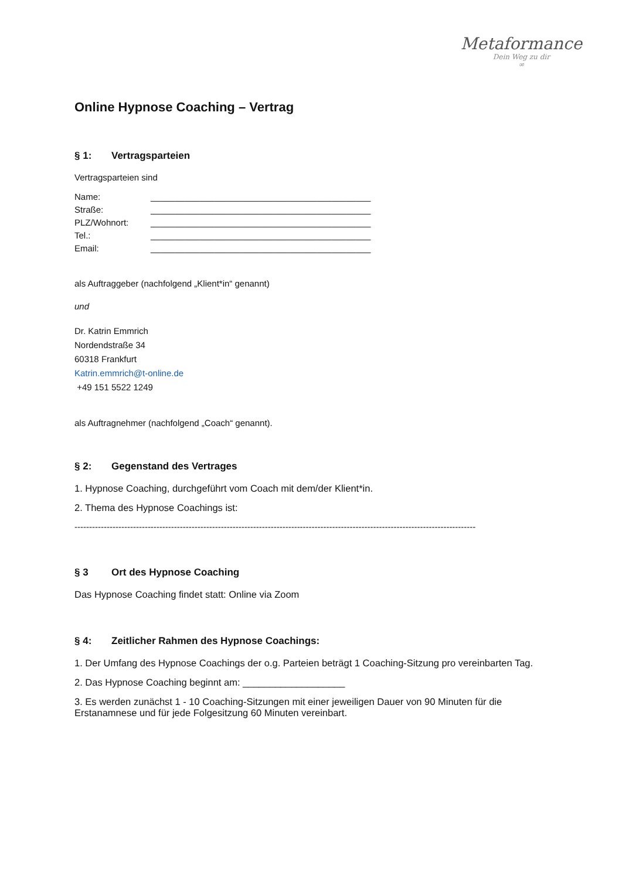Metaformance
Dein Weg zu dir
∞
Online Hypnose Coaching – Vertrag
§ 1: Vertragsparteien
Vertragsparteien sind
Name: _____________________________________________
Straße: _____________________________________________
PLZ/Wohnort: _____________________________________________
Tel.: _____________________________________________
Email: _____________________________________________
als Auftraggeber (nachfolgend „Klient*in“ genannt)
und
Dr. Katrin Emmrich
Nordendstraße 34
60318 Frankfurt
Katrin.emmrich@t-online.de
+49 151 5522 1249
als Auftragnehmer (nachfolgend „Coach“ genannt).
§ 2: Gegenstand des Vertrages
1. Hypnose Coaching, durchgeführt vom Coach mit dem/der Klient*in.
2. Thema des Hypnose Coachings ist:
-----------------------------------------------------------------------------------------------------------------------------------------
§ 3 Ort des Hypnose Coaching
Das Hypnose Coaching findet statt: Online via Zoom
§ 4: Zeitlicher Rahmen des Hypnose Coachings:
1. Der Umfang des Hypnose Coachings der o.g. Parteien beträgt 1 Coaching-Sitzung pro vereinbarten Tag.
2. Das Hypnose Coaching beginnt am: ___________________
3. Es werden zunächst 1 - 10 Coaching-Sitzungen mit einer jeweiligen Dauer von 90 Minuten für die Erstanamnese und für jede Folgesitzung 60 Minuten vereinbart.